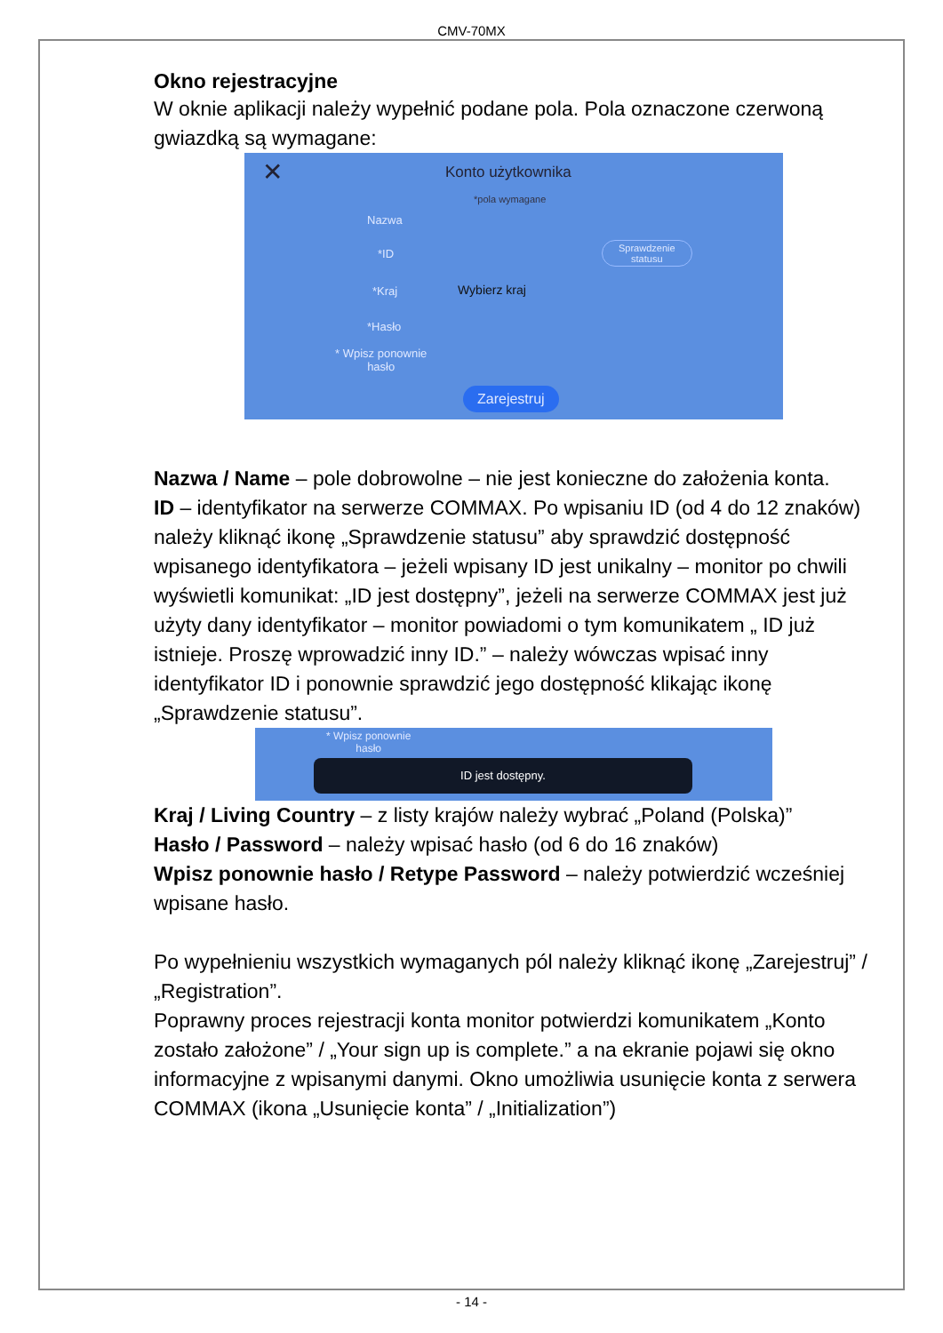CMV-70MX
Okno rejestracyjne
W oknie aplikacji należy wypełnić podane pola. Pola oznaczone czerwoną gwiazdką są wymagane:
✕ Konto użytkownika
*pola wymagane
Nazwa
*ID
Sprawdzenie
statusu
*Kraj Wybierz kraj
*Hasło
* Wpisz ponownie
hasło
Zarejestruj
Nazwa / Name – pole dobrowolne – nie jest konieczne do założenia konta.
ID – identyfikator na serwerze COMMAX. Po wpisaniu ID (od 4 do 12 znaków) należy kliknąć ikonę „Sprawdzenie statusu” aby sprawdzić dostępność wpisanego identyfikatora – jeżeli wpisany ID jest unikalny – monitor po chwili wyświetli komunikat: „ID jest dostępny”, jeżeli na serwerze COMMAX jest już użyty dany identyfikator – monitor powiadomi o tym komunikatem „ ID już istnieje. Proszę wprowadzić inny ID.” – należy wówczas wpisać inny identyfikator ID i ponownie sprawdzić jego dostępność klikając ikonę „Sprawdzenie statusu”.
* Wpisz ponownie
hasło
ID jest dostępny.
Kraj / Living Country – z listy krajów należy wybrać „Poland (Polska)”
Hasło / Password – należy wpisać hasło (od 6 do 16 znaków)
Wpisz ponownie hasło / Retype Password – należy potwierdzić wcześniej wpisane hasło.
Po wypełnieniu wszystkich wymaganych pól należy kliknąć ikonę „Zarejestruj” / „Registration”.
Poprawny proces rejestracji konta monitor potwierdzi komunikatem „Konto zostało założone” / „Your sign up is complete.” a na ekranie pojawi się okno informacyjne z wpisanymi danymi. Okno umożliwia usunięcie konta z serwera COMMAX (ikona „Usunięcie konta” / „Initialization”)
- 14 -